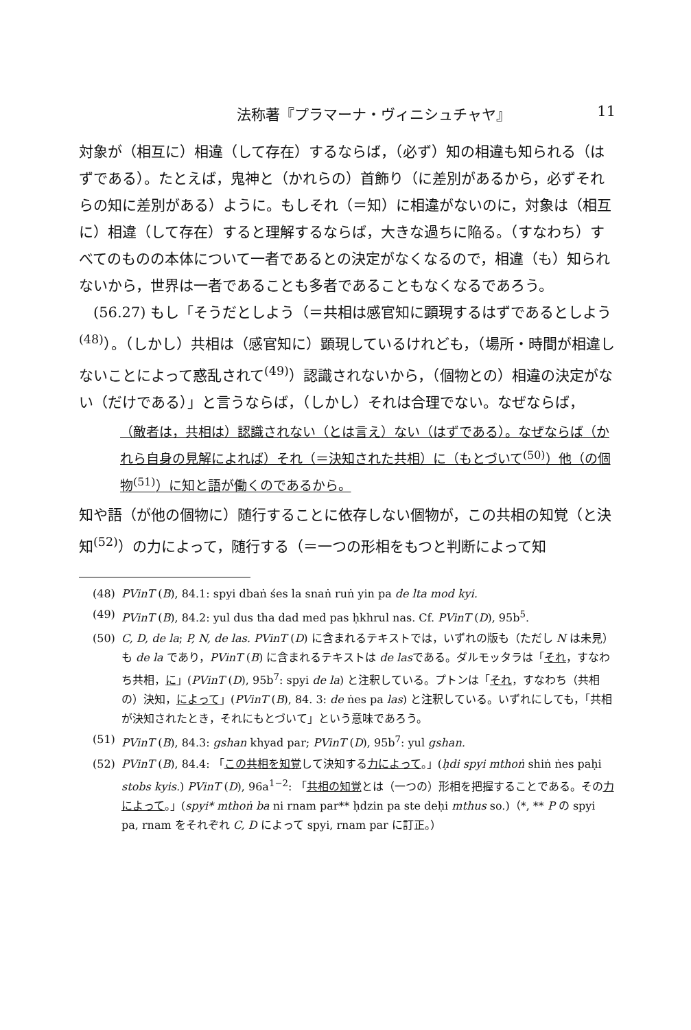法称著『プラマーナ・ヴィニシュチャヤ』 11
対象が（相互に）相違（して存在）するならば，（必ず）知の相違も知られる（はずである）。たとえば，鬼神と（かれらの）首飾り（に差別があるから，必ずそれらの知に差別がある）ように。もしそれ（＝知）に相違がないのに，対象は（相互に）相違（して存在）すると理解するならば，大きな過ちに陥る。（すなわち）すべてのものの本体について一者であるとの決定がなくなるので，相違（も）知られないから，世界は一者であることも多者であることもなくなるであろう。
(56.27) もし「そうだとしよう（＝共相は感官知に顕現するはずであるとしよう<sup>(48)</sup>）。（しかし）共相は（感官知に）顕現しているけれども，（場所・時間が相違しないことによって惑乱されて<sup>(49)</sup>）認識されないから，（個物との）相違の決定がない（だけである）」と言うならば，（しかし）それは合理でない。なぜならば，
（敵者は，共相は）認識されない（とは言え）ない（はずである）。なぜならば（かれら自身の見解によれば）それ（＝決知された共相）に（もとづいて<sup>(50)</sup>）他（の個物<sup>(51)</sup>）に知と語が働くのであるから。
知や語（が他の個物に）随行することに依存しない個物が，この共相の知覚（と決知<sup>(52)</sup>）の力によって，随行する（＝一つの形相をもつと判断によって知
(48) PVinT (B), 84.1: spyi dbaṅ śes la snaṅ ruṅ yin pa de lta mod kyi.
(49) PVinT (B), 84.2: yul dus tha dad med pas ḥkhrul nas. Cf. PVinT (D), 95b<sup>5</sup>.
(50) C, D, de la; P, N, de las. PVinT (D) に含まれるテキストでは，いずれの版も（ただし N は未見）も de la であり，PVinT (B) に含まれるテキストは de lasである。ダルモッタラは「それ，すなわち共相，に」(PVinT (D), 95b<sup>7</sup>: spyi de la) と注釈している。プトンは「それ，すなわち（共相の）決知，によって」(PVinT (B), 84. 3: de ṅes pa las) と注釈している。いずれにしても，「共相が決知されたとき，それにもとづいて」という意味であろう。
(51) PVinT (B), 84.3: gshan khyad par; PVinT (D), 95b<sup>7</sup>: yul gshan.
(52) PVinT (B), 84.4: 「この共相を知覚して決知する力によって。」(ḥdi spyi mthoṅ shiṅ ṅes paḥi stobs kyis.) PVinT (D), 96a<sup>1−2</sup>: 「共相の知覚とは（一つの）形相を把握することである。その力によって。」(spyi* mthoṅ ba ni rnam par** ḥdzin pa ste deḥi mthus so.)（*, ** P の spyi pa, rnam をそれぞれ C, D によって spyi, rnam par に訂正。）